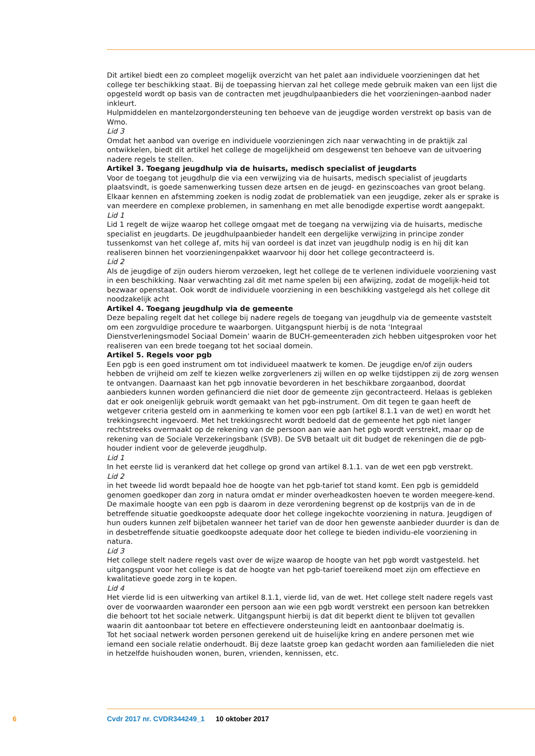Dit artikel biedt een zo compleet mogelijk overzicht van het palet aan individuele voorzieningen dat het college ter beschikking staat. Bij de toepassing hiervan zal het college mede gebruik maken van een lijst die opgesteld wordt op basis van de contracten met jeugdhulpaanbieders die het voorzieningen-aanbod nader inkleurt.
Hulpmiddelen en mantelzorgondersteuning ten behoeve van de jeugdige worden verstrekt op basis van de Wmo.
Lid 3
Omdat het aanbod van overige en individuele voorzieningen zich naar verwachting in de praktijk zal ontwikkelen, biedt dit artikel het college de mogelijkheid om desgewenst ten behoeve van de uitvoering nadere regels te stellen.
Artikel 3. Toegang jeugdhulp via de huisarts, medisch specialist of jeugdarts
Voor de toegang tot jeugdhulp die via een verwijzing via de huisarts, medisch specialist of jeugdarts plaatsvindt, is goede samenwerking tussen deze artsen en de jeugd- en gezinscoaches van groot belang. Elkaar kennen en afstemming zoeken is nodig zodat de problematiek van een jeugdige, zeker als er sprake is van meerdere en complexe problemen, in samenhang en met alle benodigde expertise wordt aangepakt.
Lid 1
Lid 1 regelt de wijze waarop het college omgaat met de toegang na verwijzing via de huisarts, medische specialist en jeugdarts. De jeugdhulpaanbieder handelt een dergelijke verwijzing in principe zonder tussenkomst van het college af, mits hij van oordeel is dat inzet van jeugdhulp nodig is en hij dit kan realiseren binnen het voorzieningenpakket waarvoor hij door het college gecontracteerd is.
Lid 2
Als de jeugdige of zijn ouders hierom verzoeken, legt het college de te verlenen individuele voorziening vast in een beschikking. Naar verwachting zal dit met name spelen bij een afwijzing, zodat de mogelijk-heid tot bezwaar openstaat. Ook wordt de individuele voorziening in een beschikking vastgelegd als het college dit noodzakelijk acht
Artikel 4. Toegang jeugdhulp via de gemeente
Deze bepaling regelt dat het college bij nadere regels de toegang van jeugdhulp via de gemeente vaststelt om een zorgvuldige procedure te waarborgen. Uitgangspunt hierbij is de nota ‘Integraal Dienstverleningsmodel Sociaal Domein’ waarin de BUCH-gemeenteraden zich hebben uitgesproken voor het realiseren van een brede toegang tot het sociaal domein.
Artikel 5. Regels voor pgb
Een pgb is een goed instrument om tot individueel maatwerk te komen. De jeugdige en/of zijn ouders hebben de vrijheid om zelf te kiezen welke zorgverleners zij willen en op welke tijdstippen zij de zorg wensen te ontvangen. Daarnaast kan het pgb innovatie bevorderen in het beschikbare zorgaanbod, doordat aanbieders kunnen worden gefinancierd die niet door de gemeente zijn gecontracteerd. Helaas is gebleken dat er ook oneigenlijk gebruik wordt gemaakt van het pgb-instrument. Om dit tegen te gaan heeft de wetgever criteria gesteld om in aanmerking te komen voor een pgb (artikel 8.1.1 van de wet) en wordt het trekkingsrecht ingevoerd. Met het trekkingsrecht wordt bedoeld dat de gemeente het pgb niet langer rechtstreeks overmaakt op de rekening van de persoon aan wie aan het pgb wordt verstrekt, maar op de rekening van de Sociale Verzekeringsbank (SVB). De SVB betaalt uit dit budget de rekeningen die de pgb-houder indient voor de geleverde jeugdhulp.
Lid 1
In het eerste lid is verankerd dat het college op grond van artikel 8.1.1. van de wet een pgb verstrekt.
Lid 2
in het tweede lid wordt bepaald hoe de hoogte van het pgb-tarief tot stand komt. Een pgb is gemiddeld genomen goedkoper dan zorg in natura omdat er minder overheadkosten hoeven te worden meegere-kend. De maximale hoogte van een pgb is daarom in deze verordening begrenst op de kostprijs van de in de betreffende situatie goedkoopste adequate door het college ingekochte voorziening in natura. Jeugdigen of hun ouders kunnen zelf bijbetalen wanneer het tarief van de door hen gewenste aanbieder duurder is dan de in desbetreffende situatie goedkoopste adequate door het college te bieden individu-ele voorziening in natura.
Lid 3
Het college stelt nadere regels vast over de wijze waarop de hoogte van het pgb wordt vastgesteld. het uitgangspunt voor het college is dat de hoogte van het pgb-tarief toereikend moet zijn om effectieve en kwalitatieve goede zorg in te kopen.
Lid 4
Het vierde lid is een uitwerking van artikel 8.1.1, vierde lid, van de wet. Het college stelt nadere regels vast over de voorwaarden waaronder een persoon aan wie een pgb wordt verstrekt een persoon kan betrekken die behoort tot het sociale netwerk. Uitgangspunt hierbij is dat dit beperkt dient te blijven tot gevallen waarin dit aantoonbaar tot betere en effectievere ondersteuning leidt en aantoonbaar doelmatig is.
Tot het sociaal netwerk worden personen gerekend uit de huiselijke kring en andere personen met wie iemand een sociale relatie onderhoudt. Bij deze laatste groep kan gedacht worden aan familieleden die niet in hetzelfde huishouden wonen, buren, vrienden, kennissen, etc.
6 Cvdr 2017 nr. CVDR344249_1 10 oktober 2017